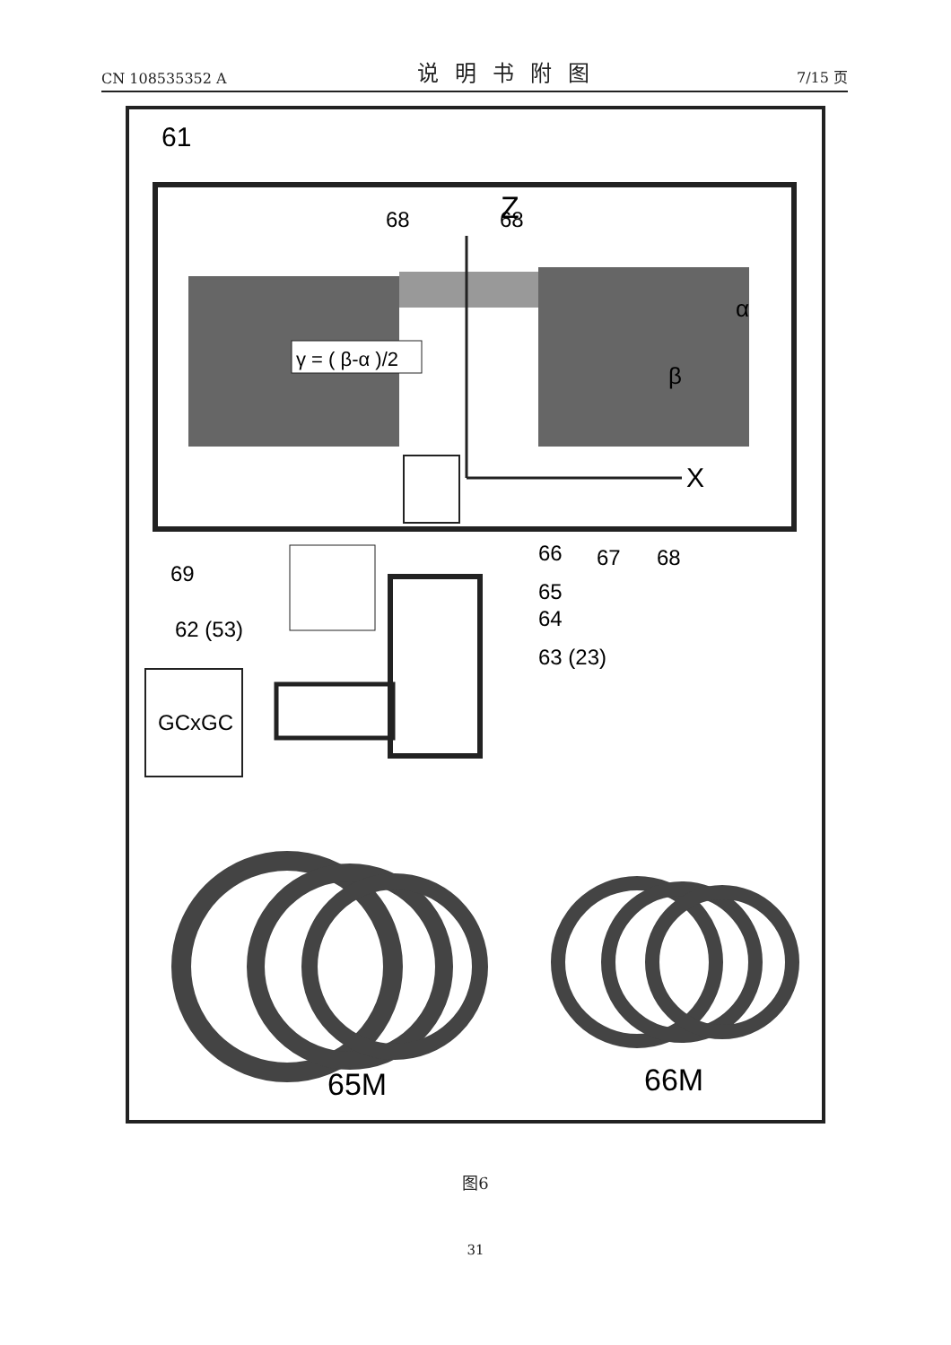CN 108535352 A 说明书附图 7/15 页
61
68
Z
68
α
β
γ = ( β-α )/2
X
69
66
67
68
65
64
62 (53)
63 (23)
GCxGC
65M
66M
图6
31